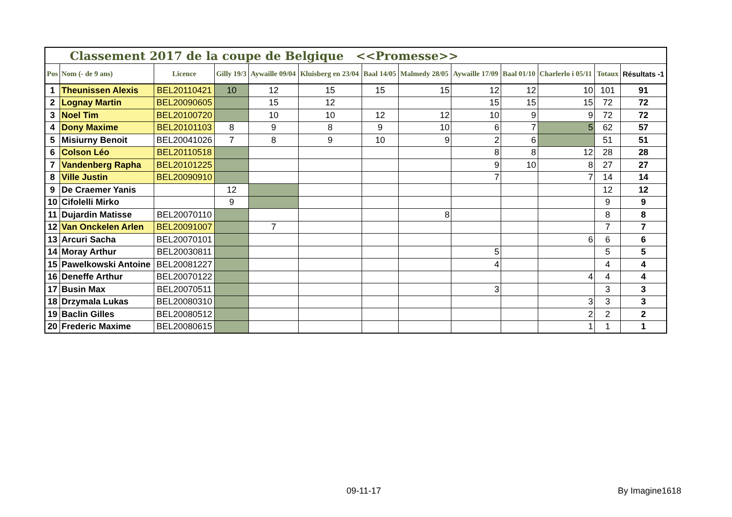| Classement 2017 de la coupe de Belgique <<Promesse>> | | | | | | | | | | | | |
| --- | --- | --- | --- | --- | --- | --- | --- | --- | --- | --- | --- | --- |
| Pos | Nom (- de 9 ans) | Licence | Gilly 19/3 | Aywaille 09/04 | Kluisberg en 23/04 | Baal 14/05 | Malmedy 28/05 | Aywaille 17/09 | Baal 01/10 | Charlerlo i 05/11 | Totaux | Résultats -1 |
| 1 | Theunissen Alexis | BEL20110421 | 10 | 12 | 15 | 15 | 15 | 12 | 12 | 10 | 101 | 91 |
| 2 | Lognay Martin | BEL20090605 | | 15 | 12 | | | 15 | 15 | 15 | 72 | 72 |
| 3 | Noel Tim | BEL20100720 | | 10 | 10 | 12 | 12 | 10 | 9 | 9 | 72 | 72 |
| 4 | Dony Maxime | BEL20101103 | 8 | 9 | 8 | 9 | 10 | 6 | 7 | 5 | 62 | 57 |
| 5 | Misiurny Benoit | BEL20041026 | 7 | 8 | 9 | 10 | 9 | 2 | 6 | | 51 | 51 |
| 6 | Colson Léo | BEL20110518 | | | | | | 8 | 8 | 12 | 28 | 28 |
| 7 | Vandenberg Rapha | BEL20101225 | | | | | | 9 | 10 | 8 | 27 | 27 |
| 8 | Ville Justin | BEL20090910 | | | | | | 7 | | 7 | 14 | 14 |
| 9 | De Craemer Yanis | | 12 | | | | | | | | 12 | 12 |
| 10 | Cifolelli Mirko | | 9 | | | | | | | | 9 | 9 |
| 11 | Dujardin Matisse | BEL20070110 | | | | | 8 | | | | 8 | 8 |
| 12 | Van Onckelen Arlen | BEL20091007 | | 7 | | | | | | | 7 | 7 |
| 13 | Arcuri Sacha | BEL20070101 | | | | | | | | 6 | 6 | 6 |
| 14 | Moray Arthur | BEL20030811 | | | | | | 5 | | | 5 | 5 |
| 15 | Pawelkowski Antoine | BEL20081227 | | | | | | 4 | | | 4 | 4 |
| 16 | Deneffe Arthur | BEL20070122 | | | | | | | | 4 | 4 | 4 |
| 17 | Busin Max | BEL20070511 | | | | | | 3 | | | 3 | 3 |
| 18 | Drzymala Lukas | BEL20080310 | | | | | | | | 3 | 3 | 3 |
| 19 | Baclin Gilles | BEL20080512 | | | | | | | | 2 | 2 | 2 |
| 20 | Frederic Maxime | BEL20080615 | | | | | | | | 1 | 1 | 1 |
09-11-17 By Imagine1618